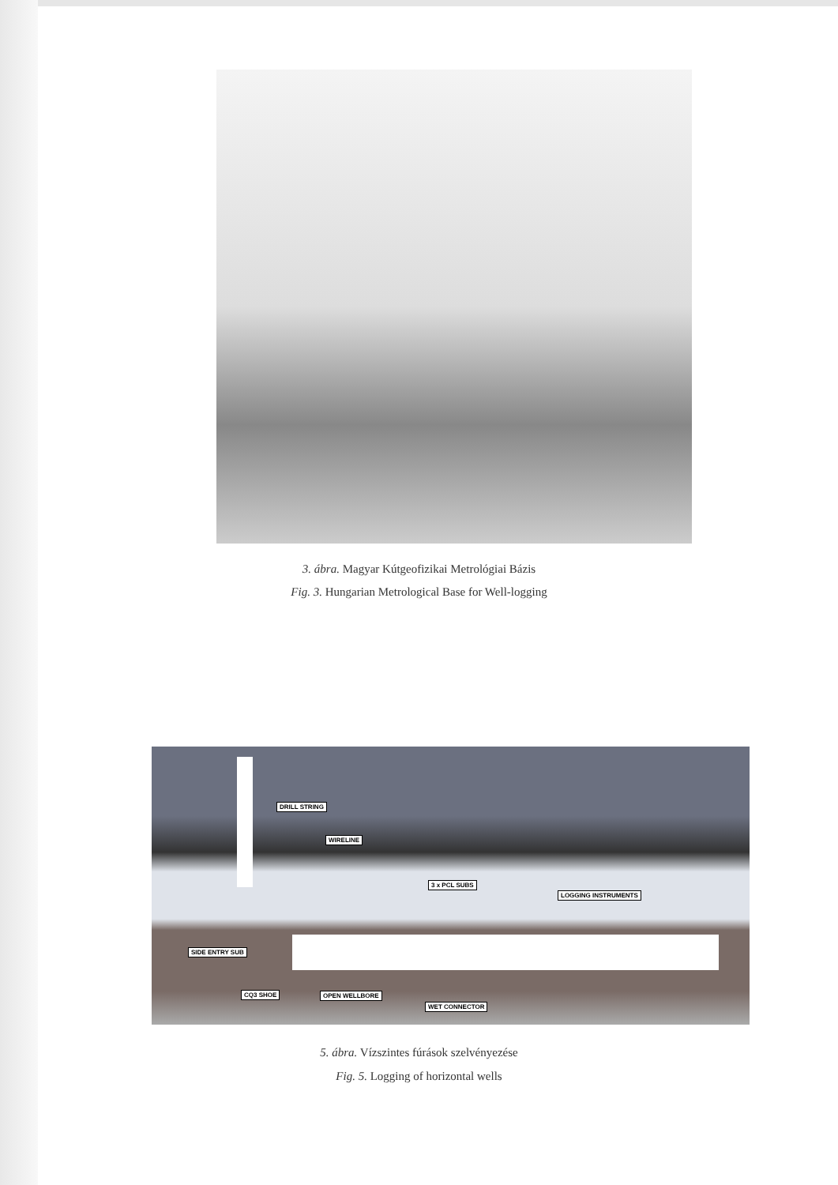3. ábra. Magyar Kútgeofizikai Metrológiai Bázis
Fig. 3. Hungarian Metrological Base for Well-logging
DRILL STRING
WIRELINE
3 x PCL SUBS
LOGGING INSTRUMENTS
SIDE ENTRY SUB
CQ3 SHOE OPEN WELLBORE
WET CONNECTOR
5. ábra. Vízszintes fúrások szelvényezése
Fig. 5. Logging of horizontal wells